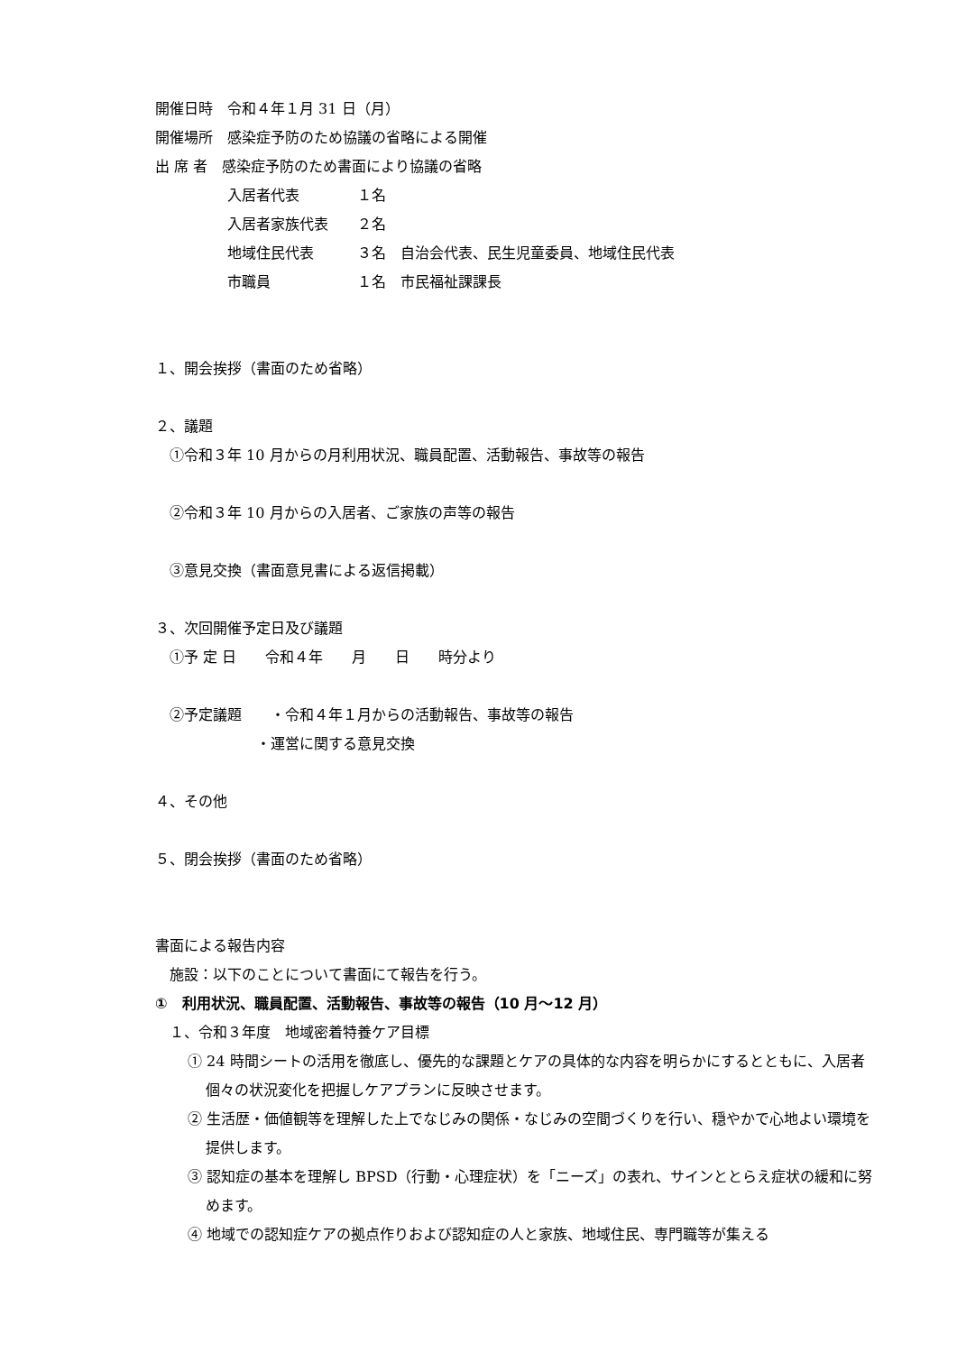開催日時　令和４年１月 31 日（月）
開催場所　感染症予防のため協議の省略による開催
出 席 者　感染症予防のため書面により協議の省略
　　　　　入居者代表　　　　１名
　　　　　入居者家族代表　　２名
　　　　　地域住民代表　　　３名　自治会代表、民生児童委員、地域住民代表
　　　　　市職員　　　　　　１名　市民福祉課課長
１、開会挨拶（書面のため省略）
２、議題
　①令和３年 10 月からの月利用状況、職員配置、活動報告、事故等の報告
　②令和３年 10 月からの入居者、ご家族の声等の報告
　③意見交換（書面意見書による返信掲載）
３、次回開催予定日及び議題
　①予 定 日　　令和４年　　月　　日　　時分より
　②予定議題　　・令和４年１月からの活動報告、事故等の報告
　　　　　　　・運営に関する意見交換
４、その他
５、閉会挨拶（書面のため省略）
書面による報告内容
　施設：以下のことについて書面にて報告を行う。
①　利用状況、職員配置、活動報告、事故等の報告（10 月～12 月）
　１、令和３年度　地域密着特養ケア目標
① 24 時間シートの活用を徹底し、優先的な課題とケアの具体的な内容を明らかにするとともに、入居者個々の状況変化を把握しケアプランに反映させます。
② 生活歴・価値観等を理解した上でなじみの関係・なじみの空間づくりを行い、穏やかで心地よい環境を提供します。
③ 認知症の基本を理解し BPSD（行動・心理症状）を「ニーズ」の表れ、サインととらえ症状の緩和に努めます。
④ 地域での認知症ケアの拠点作りおよび認知症の人と家族、地域住民、専門職等が集える